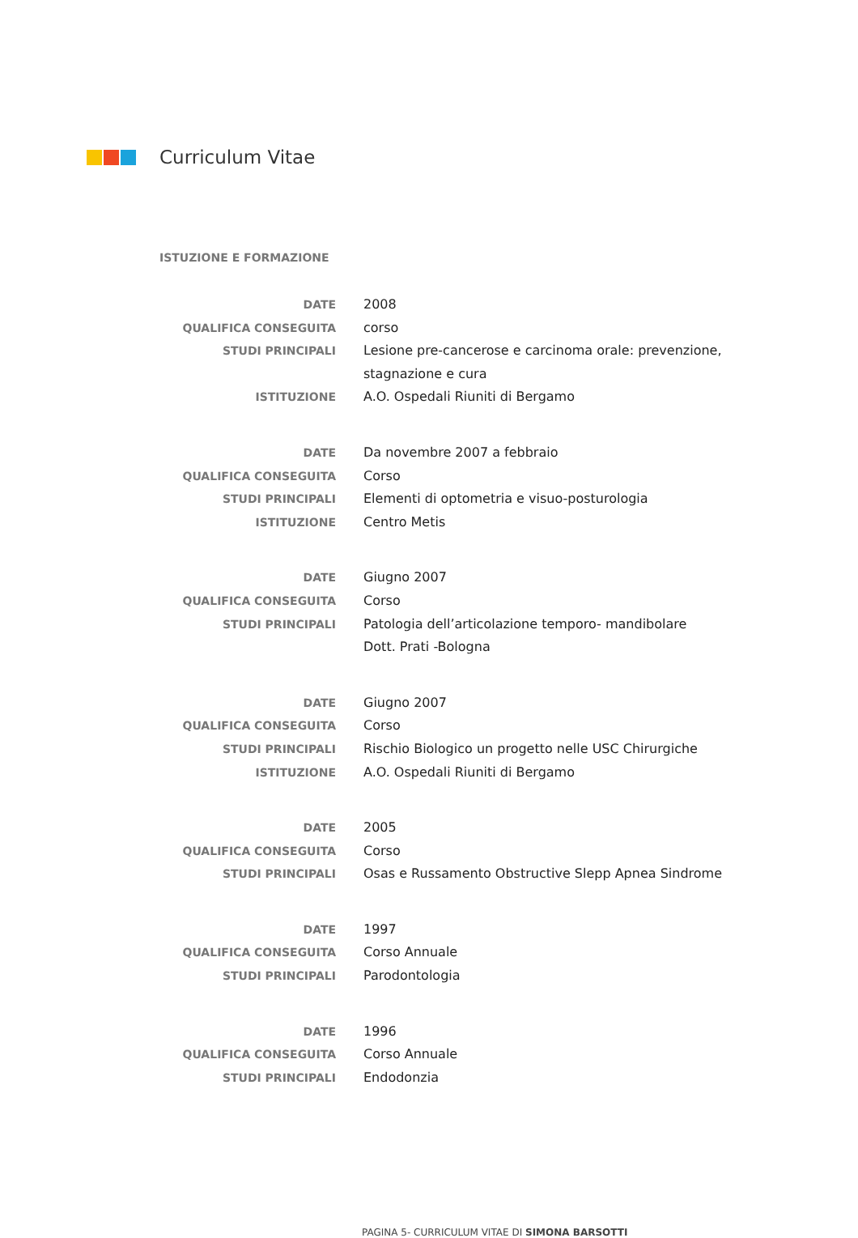Curriculum Vitae
ISTUZIONE E FORMAZIONE
DATE 2008
QUALIFICA CONSEGUITA corso
STUDI PRINCIPALI Lesione pre-cancerose e carcinoma orale: prevenzione, stagnazione e cura
ISTITUZIONE A.O. Ospedali Riuniti di Bergamo
DATE Da novembre 2007 a febbraio
QUALIFICA CONSEGUITA Corso
STUDI PRINCIPALI Elementi di optometria e visuo-posturologia
ISTITUZIONE Centro Metis
DATE Giugno 2007
QUALIFICA CONSEGUITA Corso
STUDI PRINCIPALI Patologia dell’articolazione temporo- mandibolare
Dott. Prati -Bologna
DATE Giugno 2007
QUALIFICA CONSEGUITA Corso
STUDI PRINCIPALI Rischio Biologico un progetto nelle USC Chirurgiche
ISTITUZIONE A.O. Ospedali Riuniti di Bergamo
DATE 2005
QUALIFICA CONSEGUITA Corso
STUDI PRINCIPALI Osas e Russamento Obstructive Slepp Apnea Sindrome
DATE 1997
QUALIFICA CONSEGUITA Corso Annuale
STUDI PRINCIPALI Parodontologia
DATE 1996
QUALIFICA CONSEGUITA Corso Annuale
STUDI PRINCIPALI Endodonzia
PAGINA 5- CURRICULUM VITAE DI SIMONA BARSOTTI